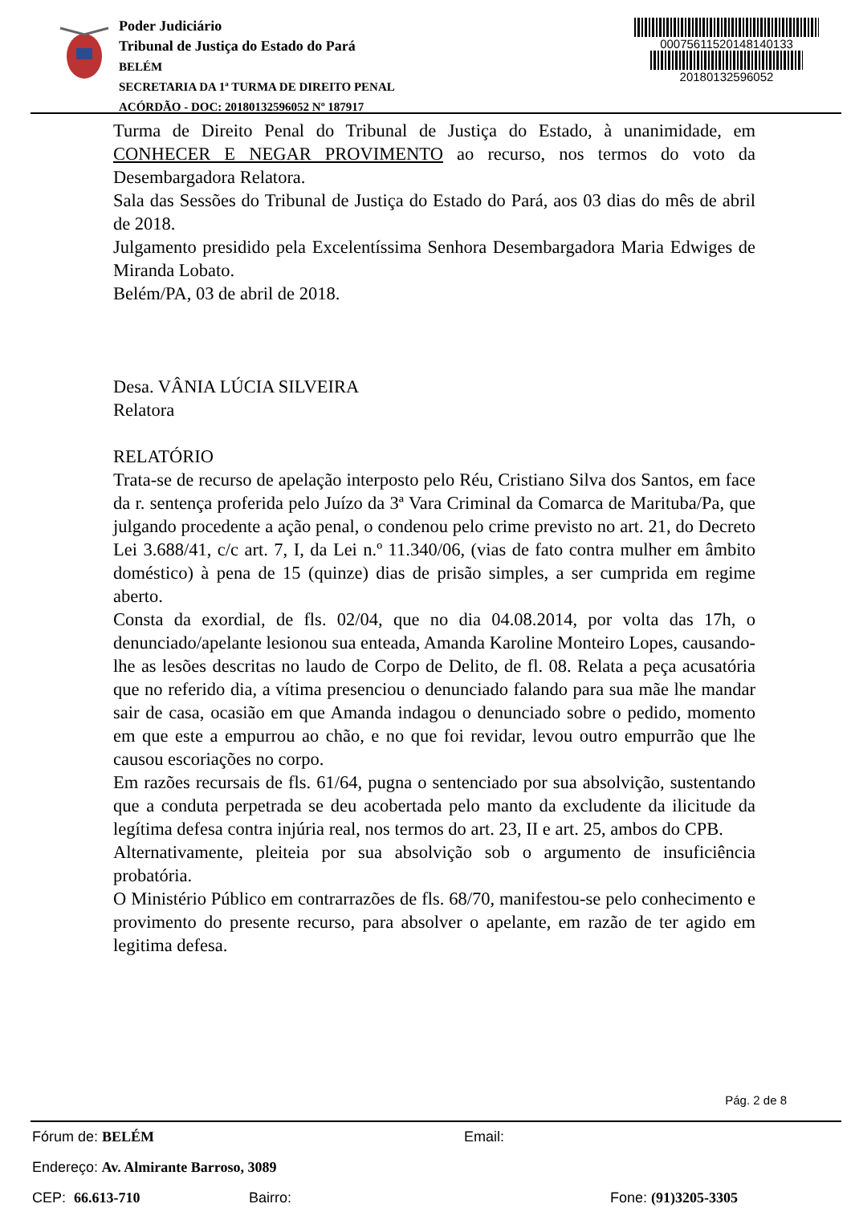Poder Judiciário
Tribunal de Justiça do Estado do Pará
BELÉM
SECRETARIA DA 1ª TURMA DE DIREITO PENAL
ACÓRDÃO - DOC: 20180132596052 Nº 187917
00075611520148140133
20180132596052
Turma de Direito Penal do Tribunal de Justiça do Estado, à unanimidade, em CONHECER E NEGAR PROVIMENTO ao recurso, nos termos do voto da Desembargadora Relatora.
Sala das Sessões do Tribunal de Justiça do Estado do Pará, aos 03 dias do mês de abril de 2018.
Julgamento presidido pela Excelentíssima Senhora Desembargadora Maria Edwiges de Miranda Lobato.
Belém/PA, 03 de abril de 2018.
Desa. VÂNIA LÚCIA SILVEIRA
Relatora
RELATÓRIO
Trata-se de recurso de apelação interposto pelo Réu, Cristiano Silva dos Santos, em face da r. sentença proferida pelo Juízo da 3ª Vara Criminal da Comarca de Marituba/Pa, que julgando procedente a ação penal, o condenou pelo crime previsto no art. 21, do Decreto Lei 3.688/41, c/c art. 7, I, da Lei n.º 11.340/06, (vias de fato contra mulher em âmbito doméstico) à pena de 15 (quinze) dias de prisão simples, a ser cumprida em regime aberto.
Consta da exordial, de fls. 02/04, que no dia 04.08.2014, por volta das 17h, o denunciado/apelante lesionou sua enteada, Amanda Karoline Monteiro Lopes, causando-lhe as lesões descritas no laudo de Corpo de Delito, de fl. 08. Relata a peça acusatória que no referido dia, a vítima presenciou o denunciado falando para sua mãe lhe mandar sair de casa, ocasião em que Amanda indagou o denunciado sobre o pedido, momento em que este a empurrou ao chão, e no que foi revidar, levou outro empurrão que lhe causou escoriações no corpo.
Em razões recursais de fls. 61/64, pugna o sentenciado por sua absolvição, sustentando que a conduta perpetrada se deu acobertada pelo manto da excludente da ilicitude da legítima defesa contra injúria real, nos termos do art. 23, II e art. 25, ambos do CPB.
Alternativamente, pleiteia por sua absolvição sob o argumento de insuficiência probatória.
O Ministério Público em contrarrazões de fls. 68/70, manifestou-se pelo conhecimento e provimento do presente recurso, para absolver o apelante, em razão de ter agido em legitima defesa.
Pág. 2 de 8
Fórum de: BELÉM Email:
Endereço: Av. Almirante Barroso, 3089
CEP: 66.613-710 Bairro: Fone: (91)3205-3305